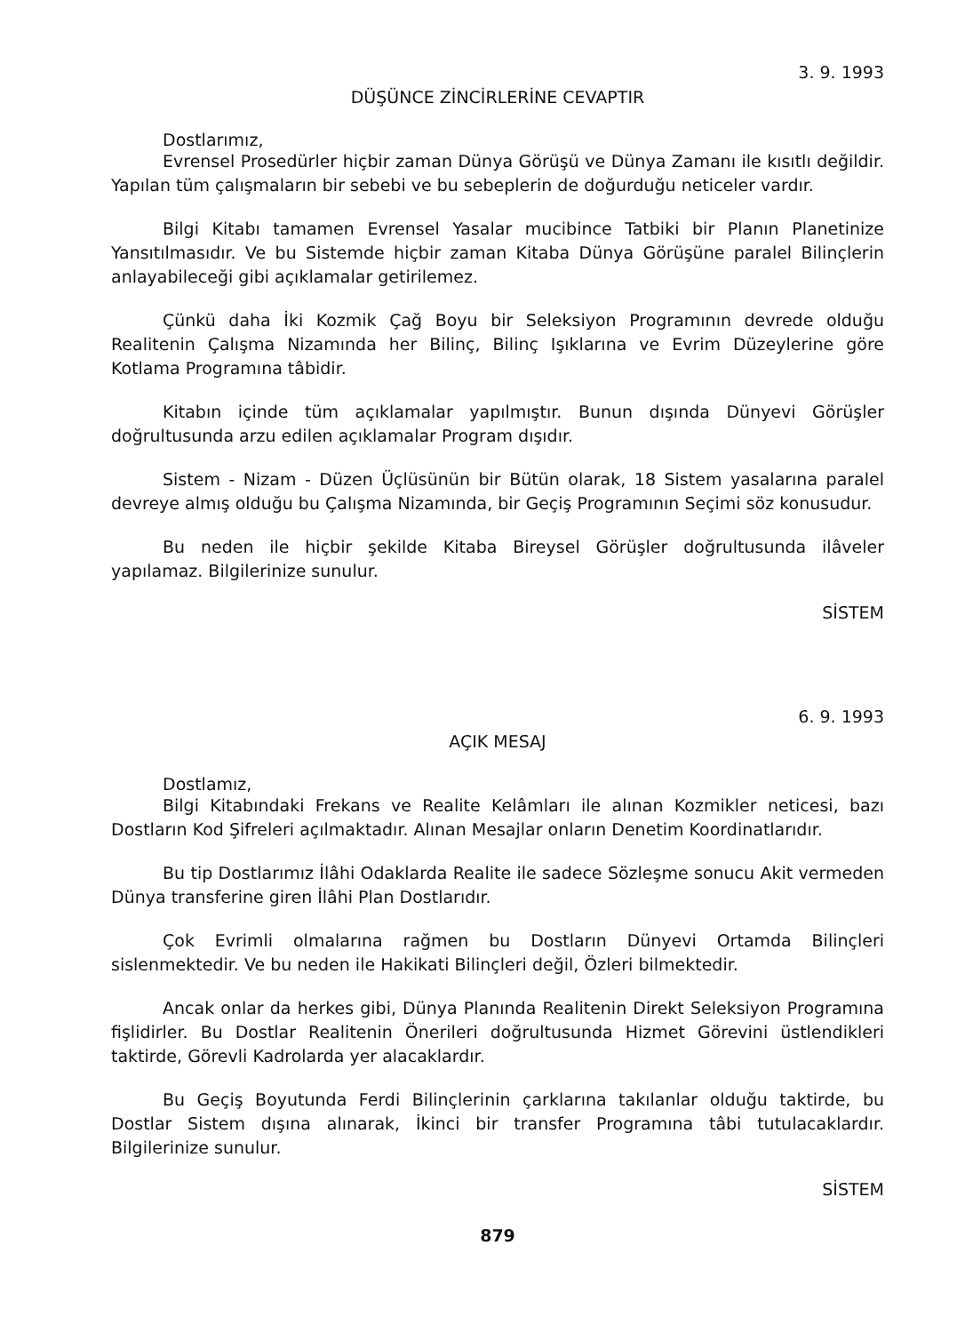3. 9. 1993
DÜŞÜNCE ZİNCİRLERİNE CEVAPTIR
Dostlarımız,
Evrensel Prosedürler hiçbir zaman Dünya Görüşü ve Dünya Zamanı ile kısıtlı değildir. Yapılan tüm çalışmaların bir sebebi ve bu sebeplerin de doğurduğu neticeler vardır.
Bilgi Kitabı tamamen Evrensel Yasalar mucibince Tatbiki bir Planın Planetinize Yansıtılmasıdır. Ve bu Sistemde hiçbir zaman Kitaba Dünya Görüşüne paralel Bilinçlerin anlayabileceği gibi açıklamalar getirilemez.
Çünkü daha İki Kozmik Çağ Boyu bir Seleksiyon Programının devrede olduğu Realitenin Çalışma Nizamında her Bilinç, Bilinç Işıklarına ve Evrim Düzeylerine göre Kotlama Programına tâbidir.
Kitabın içinde tüm açıklamalar yapılmıştır. Bunun dışında Dünyevi Görüşler doğrultusunda arzu edilen açıklamalar Program dışıdır.
Sistem - Nizam - Düzen Üçlüsünün bir Bütün olarak, 18 Sistem yasalarına paralel devreye almış olduğu bu Çalışma Nizamında, bir Geçiş Programının Seçimi söz konusudur.
Bu neden ile hiçbir şekilde Kitaba Bireysel Görüşler doğrultusunda ilâveler yapılamaz. Bilgilerinize sunulur.
SİSTEM
6. 9. 1993
AÇIK MESAJ
Dostlamız,
Bilgi Kitabındaki Frekans ve Realite Kelâmları ile alınan Kozmikler neticesi, bazı Dostların Kod Şifreleri açılmaktadır. Alınan Mesajlar onların Denetim Koordinatlarıdır.
Bu tip Dostlarımız İlâhi Odaklarda Realite ile sadece Sözleşme sonucu Akit vermeden Dünya transferine giren İlâhi Plan Dostlarıdır.
Çok Evrimli olmalarına rağmen bu Dostların Dünyevi Ortamda Bilinçleri sislenmektedir. Ve bu neden ile Hakikati Bilinçleri değil, Özleri bilmektedir.
Ancak onlar da herkes gibi, Dünya Planında Realitenin Direkt Seleksiyon Programına fişlidirler. Bu Dostlar Realitenin Önerileri doğrultusunda Hizmet Görevini üstlendikleri taktirde, Görevli Kadrolarda yer alacaklardır.
Bu Geçiş Boyutunda Ferdi Bilinçlerinin çarklarına takılanlar olduğu taktirde, bu Dostlar Sistem dışına alınarak, İkinci bir transfer Programına tâbi tutulacaklardır. Bilgilerinize sunulur.
SİSTEM
879